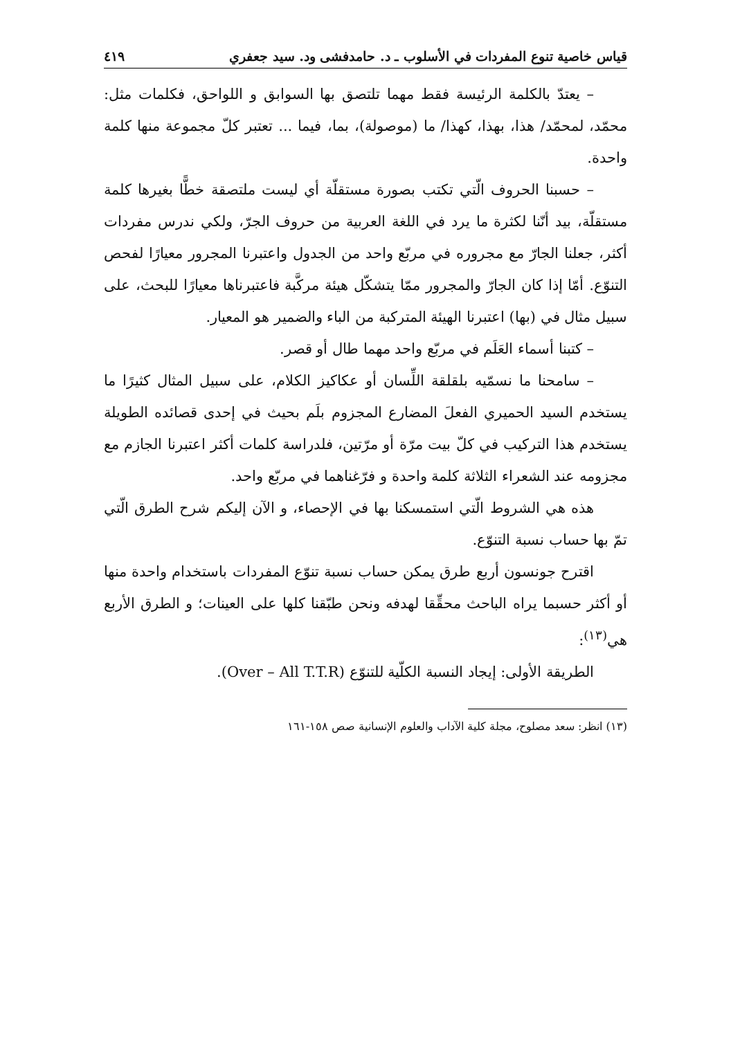قياس خاصية تنوع المفردات في الأسلوب ـ د. حامدفشى ود. سيد جعفري ٤١٩
– يعتدّ بالكلمة الرئيسة فقط مهما تلتصق بها السوابق و اللواحق، فكلمات مثل: محمّد، لمحمّد/ هذا، بهذا، كهذا/ ما (موصولة)، بما، فيما ... تعتبر كلّ مجموعة منها كلمة واحدة.
– حسبنا الحروف الّتي تكتب بصورة مستقلّة أي ليست ملتصقة خطًّا بغيرها كلمة مستقلّة، بيد أنّنا لكثرة ما يرد في اللغة العربية من حروف الجرّ، ولكي ندرس مفردات أكثر، جعلنا الجارّ مع مجروره في مربّع واحد من الجدول واعتبرنا المجرور معيارًا لفحص التنوّع. أمّا إذا كان الجارّ والمجرور ممّا يتشكّل هيئة مركَّبة فاعتبرناها معيارًا للبحث، على سبيل مثال في (بها) اعتبرنا الهيئة المتركبة من الباء والضمير هو المعيار.
– كتبنا أسماء العَلَم في مربّع واحد مهما طال أو قصر.
– سامحنا ما نسمّيه بلقلقة اللِّسان أو عكاكيز الكلام، على سبيل المثال كثيرًا ما يستخدم السيد الحميري الفعلَ المضارع المجزوم بلَم بحيث في إحدى قصائده الطويلة يستخدم هذا التركيب في كلّ بيت مرّة أو مرّتين، فلدراسة كلمات أكثر اعتبرنا الجازم مع مجزومه عند الشعراء الثلاثة كلمة واحدة و فرّغناهما في مربّع واحد.
هذه هي الشروط الّتي استمسكنا بها في الإحصاء، و الآن إليكم شرح الطرق الّتي تمّ بها حساب نسبة التنوّع.
اقترح جونسون أربع طرق يمكن حساب نسبة تنوّع المفردات باستخدام واحدة منها أو أكثر حسبما يراه الباحث محقِّقا لهدفه ونحن طبّقنا كلها على العينات؛ و الطرق الأربع هي<sup>(١٣)</sup>:
الطريقة الأولى: إيجاد النسبة الكلّية للتنوّع (Over – All T.T.R).
(١٣) انظر: سعد مصلوح، مجلة كلية الآداب والعلوم الإنسانية صص ١٥٨-١٦١